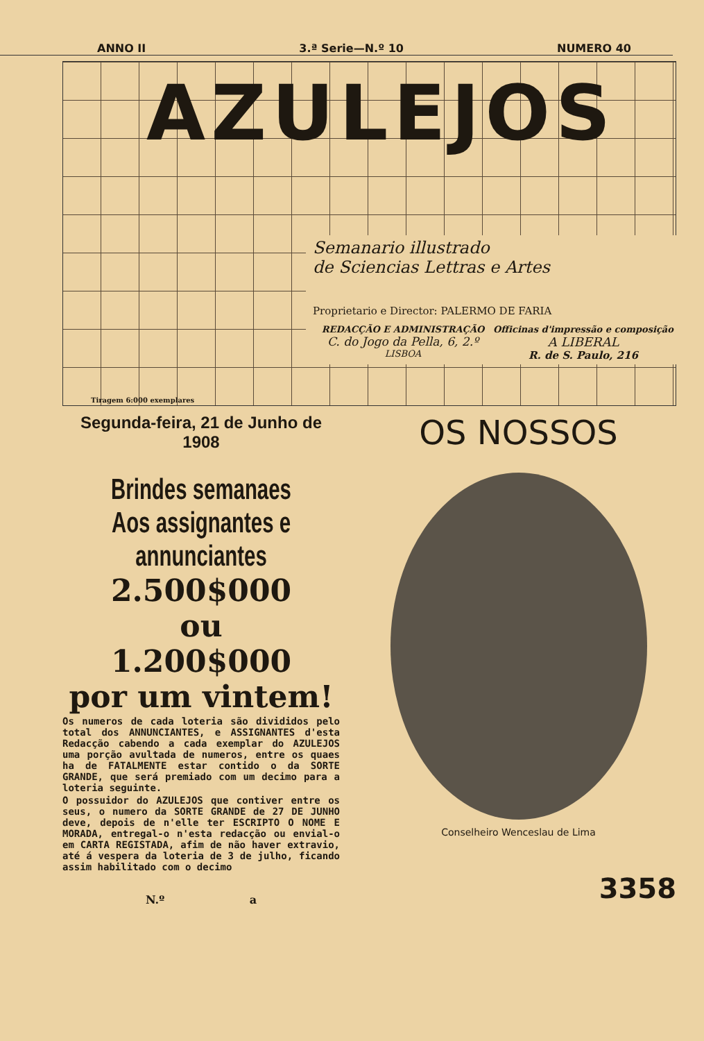ANNO II 3.ª Serie—N.º 10 NUMERO 40
AZULEJOS
Semanario illustrado
de Sciencias Lettras e Artes
Proprietario e Director: PALERMO DE FARIA
REDACÇÃO E ADMINISTRAÇÃO
C. do Jogo da Pella, 6, 2.º
LISBOA
Officinas d'impressão e composição
A LIBERAL
R. de S. Paulo, 216
Tiragem 6:000 exemplares
Segunda-feira, 21 de Junho de 1908
Brindes semanaes
Aos assignantes e annunciantes
2.500$000
ou
1.200$000
por um vintem!
Os numeros de cada loteria são divididos pelo total dos ANNUNCIANTES, e ASSIGNANTES d'esta Redacção cabendo a cada exemplar do AZULEJOS uma porção avultada de numeros, entre os quaes ha de FATALMENTE estar contido o da SORTE GRANDE, que será premiado com um decimo para a loteria seguinte.
O possuidor do AZULEJOS que contiver entre os seus, o numero da SORTE GRANDE de 27 DE JUNHO deve, depois de n'elle ter ESCRIPTO O NOME E MORADA, entregal-o n'esta redacção ou envial-o em CARTA REGISTADA, afim de não haver extravio, até á vespera da loteria de 3 de julho, ficando assim habilitado com o decimo
N.º a
OS NOSSOS
Conselheiro Wenceslau de Lima
3358